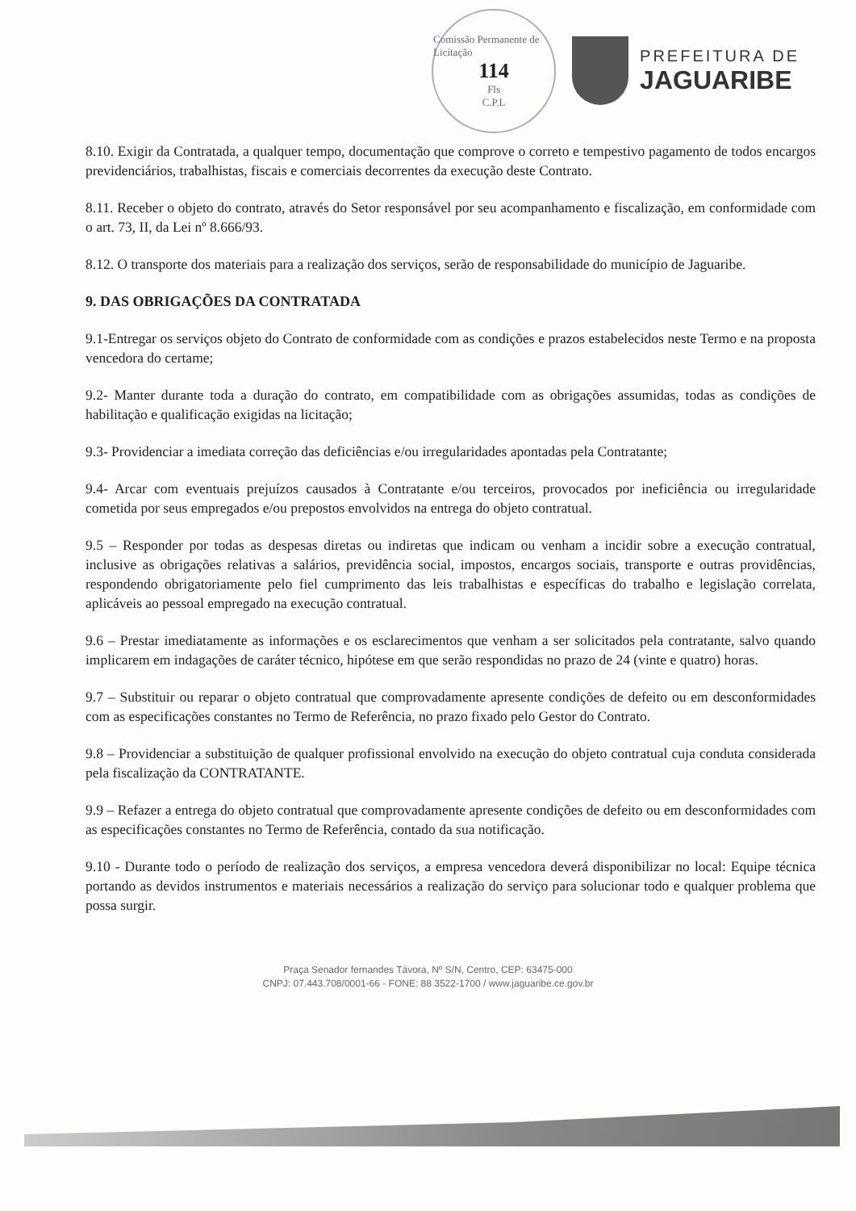Comissão Permanente de Licitação
114
Fls
C.P.L
PREFEITURA DE
JAGUARIBE
8.10. Exigir da Contratada, a qualquer tempo, documentação que comprove o correto e tempestivo pagamento de todos encargos previdenciários, trabalhistas, fiscais e comerciais decorrentes da execução deste Contrato.
8.11. Receber o objeto do contrato, através do Setor responsável por seu acompanhamento e fiscalização, em conformidade com o art. 73, II, da Lei nº 8.666/93.
8.12. O transporte dos materiais para a realização dos serviços, serão de responsabilidade do município de Jaguaribe.
9. DAS OBRIGAÇÕES DA CONTRATADA
9.1-Entregar os serviços objeto do Contrato de conformidade com as condições e prazos estabelecidos neste Termo e na proposta vencedora do certame;
9.2- Manter durante toda a duração do contrato, em compatibilidade com as obrigações assumidas, todas as condições de habilitação e qualificação exigidas na licitação;
9.3- Providenciar a imediata correção das deficiências e/ou irregularidades apontadas pela Contratante;
9.4- Arcar com eventuais prejuízos causados à Contratante e/ou terceiros, provocados por ineficiência ou irregularidade cometida por seus empregados e/ou prepostos envolvidos na entrega do objeto contratual.
9.5 – Responder por todas as despesas diretas ou indiretas que indicam ou venham a incidir sobre a execução contratual, inclusive as obrigações relativas a salários, previdência social, impostos, encargos sociais, transporte e outras providências, respondendo obrigatoriamente pelo fiel cumprimento das leis trabalhistas e específicas do trabalho e legislação correlata, aplicáveis ao pessoal empregado na execução contratual.
9.6 – Prestar imediatamente as informações e os esclarecimentos que venham a ser solicitados pela contratante, salvo quando implicarem em indagações de caráter técnico, hipótese em que serão respondidas no prazo de 24 (vinte e quatro) horas.
9.7 – Substituir ou reparar o objeto contratual que comprovadamente apresente condições de defeito ou em desconformidades com as especificações constantes no Termo de Referência, no prazo fixado pelo Gestor do Contrato.
9.8 – Providenciar a substituição de qualquer profissional envolvido na execução do objeto contratual cuja conduta considerada pela fiscalização da CONTRATANTE.
9.9 – Refazer a entrega do objeto contratual que comprovadamente apresente condições de defeito ou em desconformidades com as especificações constantes no Termo de Referência, contado da sua notificação.
9.10 - Durante todo o período de realização dos serviços, a empresa vencedora deverá disponibilizar no local: Equipe técnica portando as devidos instrumentos e materiais necessários a realização do serviço para solucionar todo e qualquer problema que possa surgir.
Praça Senador fernandes Távora, Nº S/N, Centro, CEP: 63475-000
CNPJ: 07.443.708/0001-66 - FONE: 88 3522-1700 / www.jaguaribe.ce.gov.br